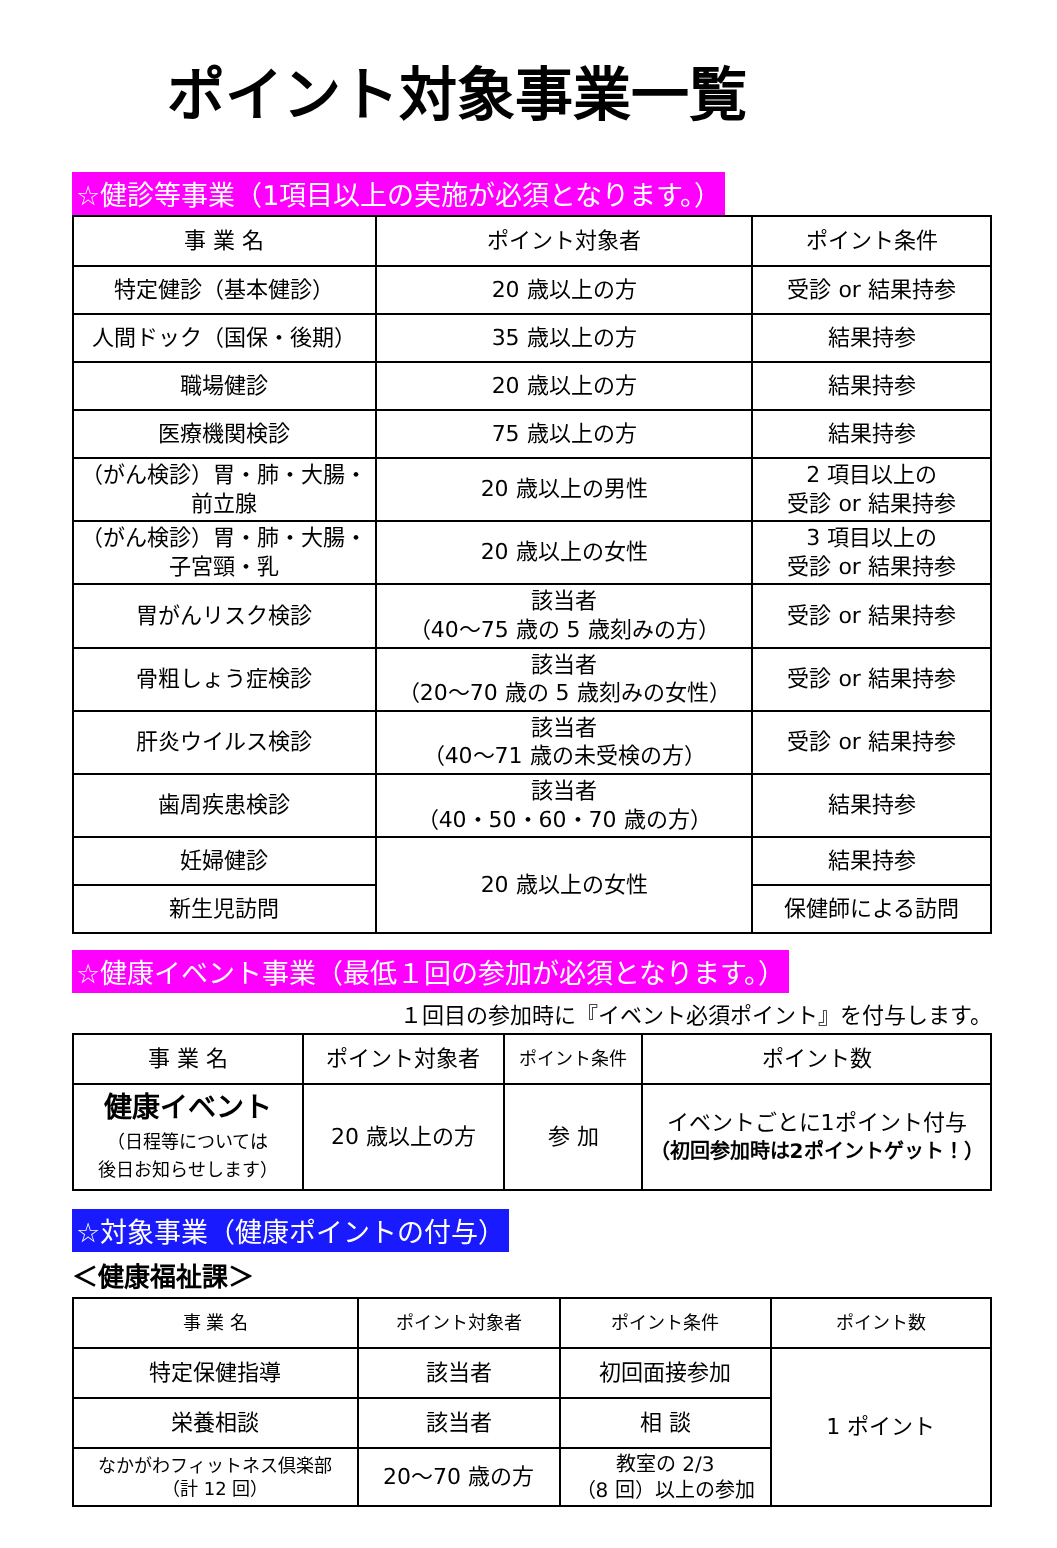ポイント対象事業一覧
☆健診等事業（1項目以上の実施が必須となります。）
| 事 業 名 | ポイント対象者 | ポイント条件 |
| --- | --- | --- |
| 特定健診（基本健診） | 20 歳以上の方 | 受診 or 結果持参 |
| 人間ドック（国保・後期） | 35 歳以上の方 | 結果持参 |
| 職場健診 | 20 歳以上の方 | 結果持参 |
| 医療機関検診 | 75 歳以上の方 | 結果持参 |
| （がん検診）胃・肺・大腸・ 前立腺 | 20 歳以上の男性 | 2 項目以上の 受診 or 結果持参 |
| （がん検診）胃・肺・大腸・ 子宮頸・乳 | 20 歳以上の女性 | 3 項目以上の 受診 or 結果持参 |
| 胃がんリスク検診 | 該当者 （40～75 歳の 5 歳刻みの方） | 受診 or 結果持参 |
| 骨粗しょう症検診 | 該当者 （20～70 歳の 5 歳刻みの女性） | 受診 or 結果持参 |
| 肝炎ウイルス検診 | 該当者 （40～71 歳の未受検の方） | 受診 or 結果持参 |
| 歯周疾患検診 | 該当者 （40・50・60・70 歳の方） | 結果持参 |
| 妊婦健診 | 20 歳以上の女性 | 結果持参 |
| 新生児訪問 | | 保健師による訪問 |
☆健康イベント事業（最低１回の参加が必須となります。）
１回目の参加時に『イベント必須ポイント』を付与します。
| 事 業 名 | ポイント対象者 | ポイント条件 | ポイント数 |
| --- | --- | --- | --- |
| 健康イベント （日程等については 後日お知らせします） | 20 歳以上の方 | 参 加 | イベントごとに1ポイント付与 （初回参加時は2ポイントゲット！） |
☆対象事業（健康ポイントの付与）
＜健康福祉課＞
| 事 業 名 | ポイント対象者 | ポイント条件 | ポイント数 |
| --- | --- | --- | --- |
| 特定保健指導 | 該当者 | 初回面接参加 | 1 ポイント |
| 栄養相談 | 該当者 | 相 談 | |
| なかがわフィットネス倶楽部 （計 12 回） | 20～70 歳の方 | 教室の 2/3 （8 回）以上の参加 | |